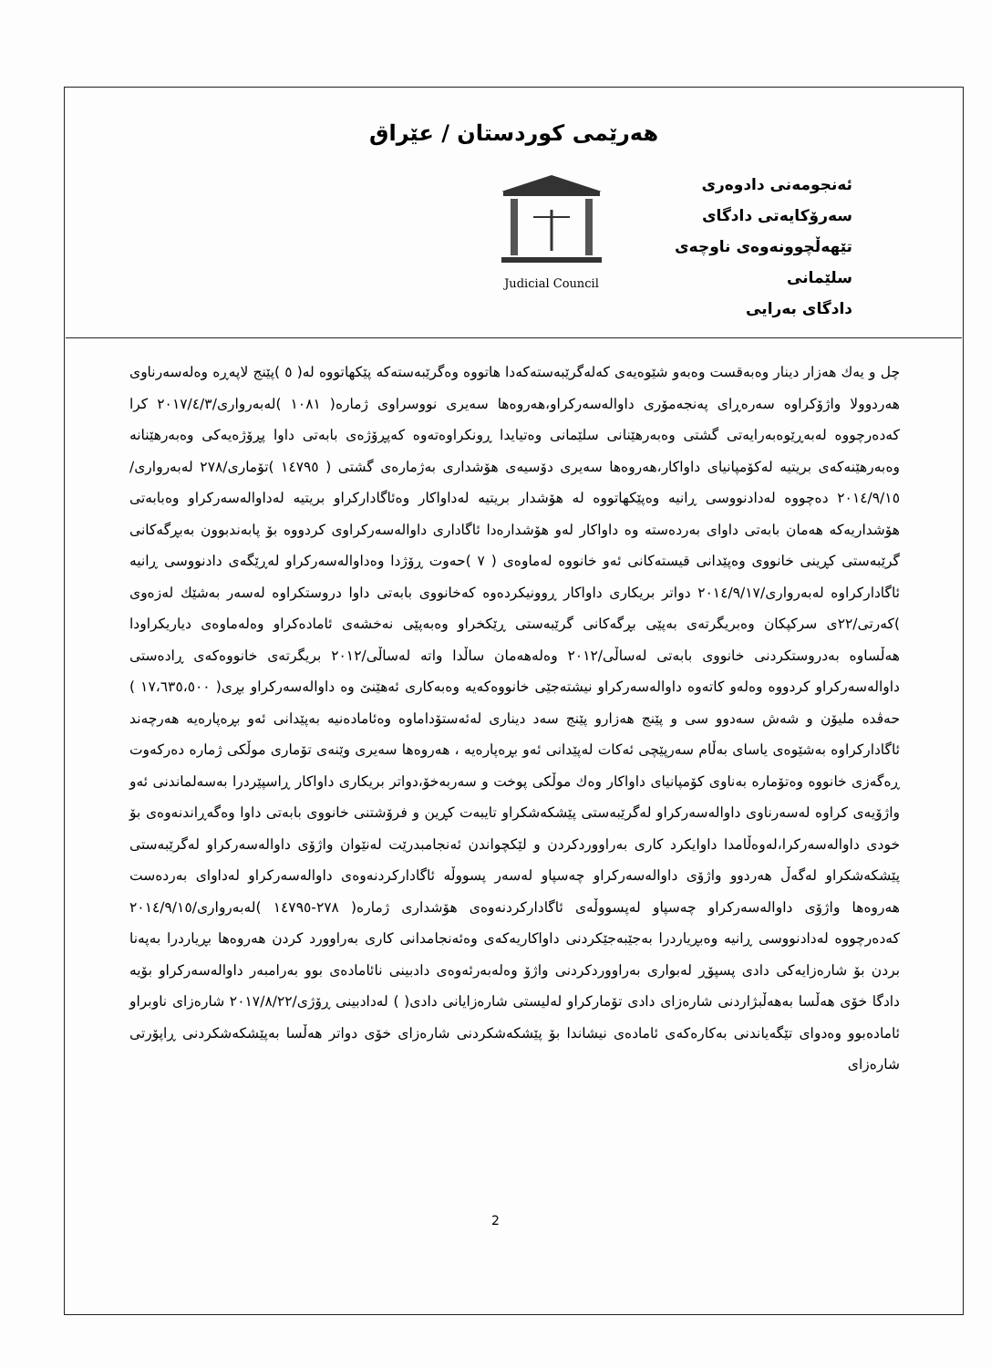هەرێمی کوردستان / عێراق
ئەنجومەنی دادوەری
سەرۆکایەتی دادگای تێهەڵچوونەوەی ناوچەی سلێمانی
دادگای بەرایی
Judicial Council
چل و یەك هەزار دینار وەبەقست وەبەو شێوەیەی کەلەگرێبەستەکەدا هاتووە وەگرێبەستەکە پێکهاتووە لە( ٥ )پێنج لاپەڕە وەلەسەرناوی هەردوولا واژۆکراوە سەرەڕای پەنجەمۆری داوالەسەرکراو،هەروەها سەیری نووسراوی ژمارە( ١٠٨١ )لەبەرواری/٢٠١٧/٤/٣ کرا کەدەرچووە لەبەڕێوەبەرایەتی گشتی وەبەرهێنانی سلێمانی وەتیایدا ڕونکراوەتەوە کەپڕۆژەی بابەتی داوا پڕۆژەیەکی وەبەرهێنانە وەبەرهێنەکەی بریتیە لەکۆمپانیای داواکار،هەروەها سەیری دۆسیەی هۆشداری بەژمارەی گشتی ( ١٤٧٩٥ )تۆماری/٢٧٨ لەبەرواری/٢٠١٤/٩/١٥ دەچووە لەدادنووسی ڕانیە وەپێکهاتووە لە هۆشدار بریتیە لەداواکار وەئاگادارکراو بریتیە لەداوالەسەرکراو وەبابەتی هۆشداریەکە هەمان بابەتی داوای بەردەستە وە داواکار لەو هۆشدارەدا ئاگاداری داوالەسەرکراوی کردووە بۆ پابەندبوون بەبڕگەکانی گرێبەستی کڕینی خانووی وەپێدانی قیستەکانی ئەو خانووە لەماوەی ( ٧ )حەوت ڕۆژدا وەداوالەسەرکراو لەڕێگەی دادنووسی ڕانیە ئاگادارکراوە لەبەرواری/٢٠١٤/٩/١٧ دواتر بریکاری داواکار ڕوونیکردەوە کەخانووی بابەتی داوا دروستکراوە لەسەر بەشێك لەزەوی )کەرتی/٢٢ی سرکپکان وەبریگرتەی بەپێی بڕگەکانی گرێبەستی ڕێکخراو وەبەپێی نەخشەی ئامادەکراو وەلەماوەی دیاریکراودا هەڵساوە بەدروستکردنی خانووی بابەتی لەساڵی/٢٠١٢ وەلەهەمان ساڵدا واتە لەساڵی/٢٠١٢ بریگرتەی خانووەکەی ڕادەستی داوالەسەرکراو کردووە وەلەو کاتەوە داوالەسەرکراو نیشتەجێی خانووەکەیە وەبەکاری ئەهێنێ وە داوالەسەرکراو بڕی( ١٧،٦٣٥،٥٠٠ ) حەڤدە ملیۆن و شەش سەدوو سی و پێنج هەزارو پێنج سەد دیناری لەئەستۆداماوە وەئامادەنیە بەپێدانی ئەو بڕەپارەیە هەرچەند ئاگادارکراوە بەشێوەی یاسای بەڵام سەرپێچی ئەکات لەپێدانی ئەو بڕەپارەیە ، هەروەها سەیری وێنەی تۆماری موڵکی ژمارە دەرکەوت ڕەگەزی خانووە وەتۆمارە بەناوی کۆمپانیای داواکار وەك موڵکی پوخت و سەربەخۆ،دواتر بریکاری داواکار ڕاسپێردرا بەسەلماندنی ئەو واژۆیەی کراوە لەسەرناوی داوالەسەرکراو لەگرێبەستی پێشکەشکراو تایبەت کڕین و فرۆشتنی خانووی بابەتی داوا وەگەڕاندنەوەی بۆ خودی داوالەسەرکرا،لەوەڵامدا داوایکرد کاری بەراووردکردن و لێکچواندن ئەنجامبدرێت لەنێوان واژۆی داوالەسەرکراو لەگرێبەستی پێشکەشکراو لەگەڵ هەردوو واژۆی داوالەسەرکراو چەسپاو لەسەر پسووڵە ئاگادارکردنەوەی داوالەسەرکراو لەداوای بەردەست هەروەها واژۆی داوالەسەرکراو چەسپاو لەپسووڵەی ئاگادارکردنەوەی هۆشداری ژمارە( ٢٧٨-١٤٧٩٥ )لەبەرواری/٢٠١٤/٩/١٥ کەدەرچووە لەدادنووسی ڕانیە وەبڕیاردرا بەجێبەجێکردنی داواکاریەکەی وەئەنجامدانی کاری بەراوورد کردن هەروەها بڕیاردرا بەپەنا بردن بۆ شارەزایەکی دادی پسپۆڕ لەبواری بەراووردکردنی واژۆ وەلەبەرئەوەی دادبینی نائامادەی بوو بەرامبەر داوالەسەرکراو بۆیە دادگا خۆی هەڵسا بەهەڵبژاردنی شارەزای دادی تۆمارکراو لەلیستی شارەزایانی دادی( ) لەدادبینی ڕۆژی/٢٠١٧/٨/٢٢ شارەزای ناوبراو ئامادەبوو وەدوای تێگەیاندنی بەکارەکەی ئامادەی نیشاندا بۆ پێشکەشکردنی شارەزای خۆی دواتر هەڵسا بەپێشکەشکردنی ڕاپۆرتی شارەزای
2